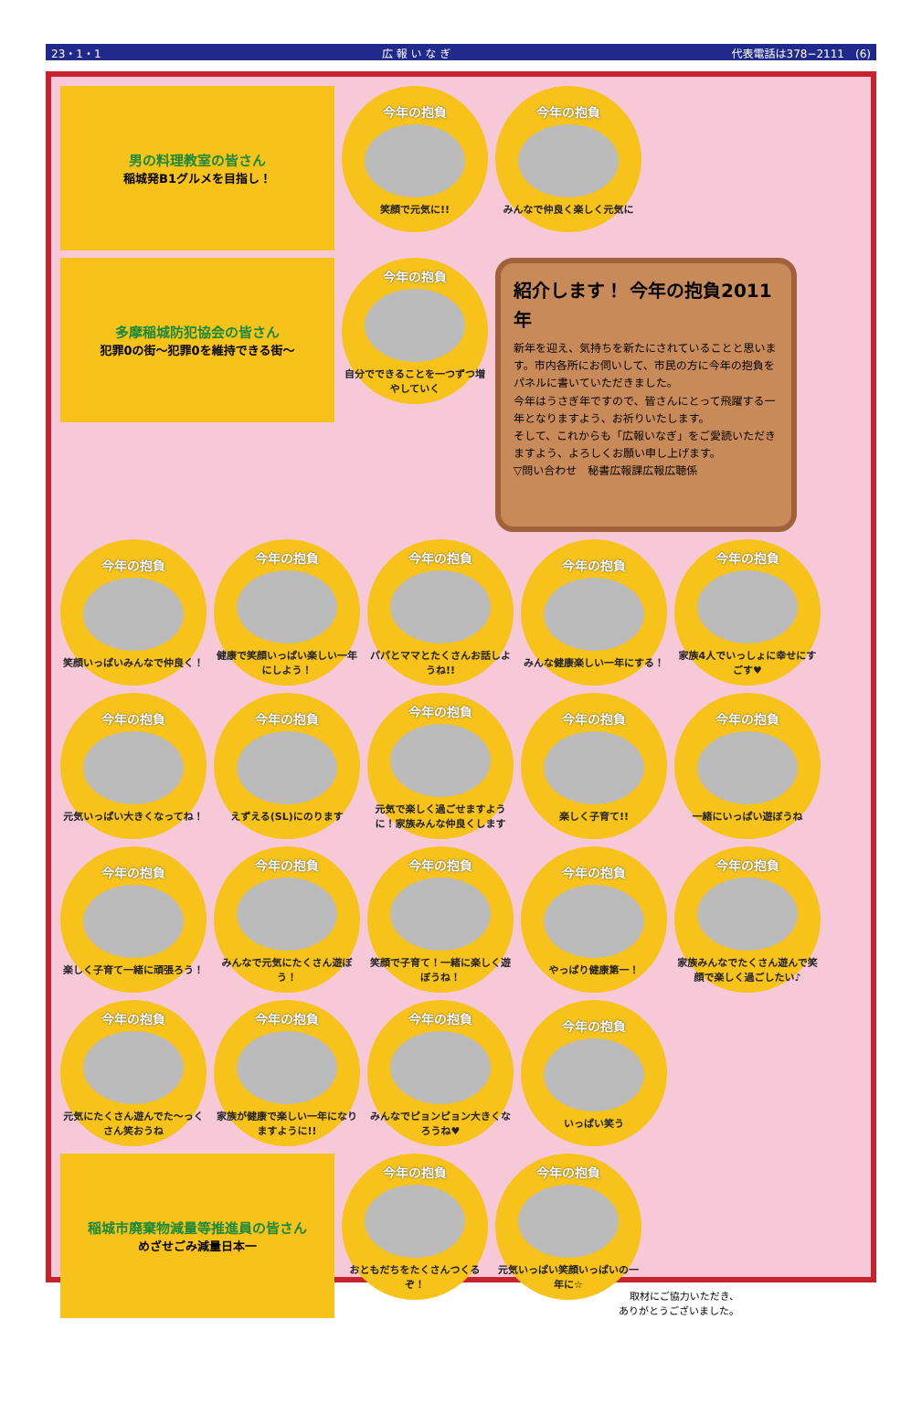23・1・1 広 報 い な ぎ 代表電話は378−2111　(6)
男の料理教室の皆さん
稲城発B1グルメを目指し！
今年の抱負
笑顔で元気に!!
今年の抱負
みんなで仲良く楽しく元気に
多摩稲城防犯協会の皆さん
犯罪0の街～犯罪0を維持できる街～
今年の抱負
自分でできることを一つずつ増やしていく
紹介します！ 今年の抱負2011年
新年を迎え、気持ちを新たにされていることと思います。市内各所にお伺いして、市民の方に今年の抱負をパネルに書いていただきました。
今年はうさぎ年ですので、皆さんにとって飛躍する一年となりますよう、お祈りいたします。
そして、これからも「広報いなぎ」をご愛読いただきますよう、よろしくお願い申し上げます。
▽問い合わせ　秘書広報課広報広聴係
今年の抱負
笑顔いっぱいみんなで仲良く！
今年の抱負
健康で笑顔いっぱい楽しい一年にしよう！
今年の抱負
パパとママとたくさんお話しようね!!
今年の抱負
みんな健康楽しい一年にする！
今年の抱負
家族4人でいっしょに幸せにすごす♥
今年の抱負
元気いっぱい大きくなってね！
今年の抱負
えずえる(SL)にのります
今年の抱負
元気で楽しく過ごせますように！家族みんな仲良くします
今年の抱負
楽しく子育て!!
今年の抱負
一緒にいっぱい遊ぼうね
今年の抱負
楽しく子育て一緒に頑張ろう！
今年の抱負
みんなで元気にたくさん遊ぼう！
今年の抱負
笑顔で子育て！一緒に楽しく遊ぼうね！
今年の抱負
やっぱり健康第一！
今年の抱負
家族みんなでたくさん遊んで笑顔で楽しく過ごしたい♪
今年の抱負
元気にたくさん遊んでた～っくさん笑おうね
今年の抱負
家族が健康で楽しい一年になりますように!!
今年の抱負
みんなでピョンピョン大きくなろうね♥
今年の抱負
いっぱい笑う
稲城市廃棄物減量等推進員の皆さん
めざせごみ減量日本一
今年の抱負
おともだちをたくさんつくるぞ！
今年の抱負
元気いっぱい笑顔いっぱいの一年に☆
取材にご協力いただき、
ありがとうございました。